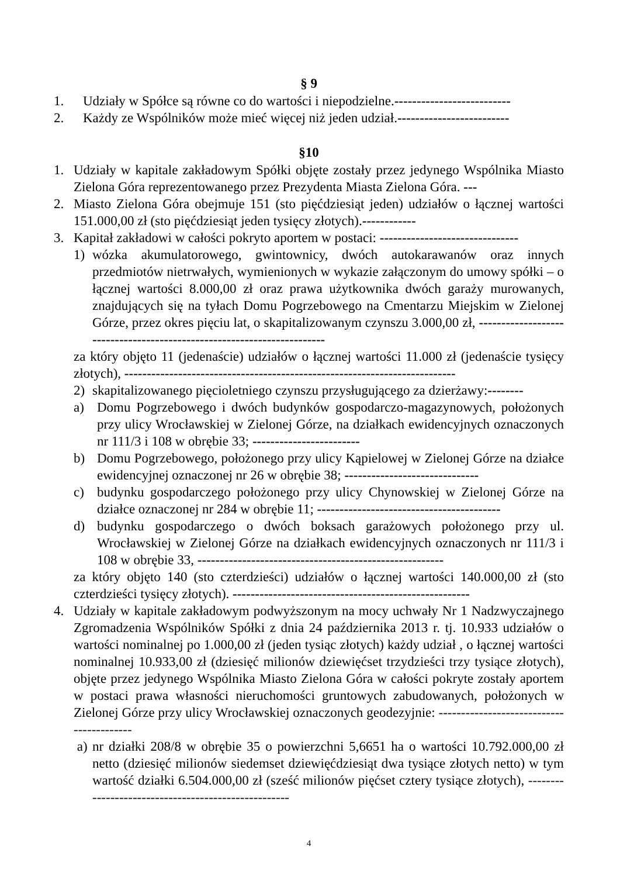§ 9
1. Udziały w Spółce są równe co do wartości i niepodzielne.--------------------------
2. Każdy ze Wspólników może mieć więcej niż jeden udział.-------------------------
§10
1. Udziały w kapitale zakładowym Spółki objęte zostały przez jedynego Wspólnika Miasto Zielona Góra reprezentowanego przez Prezydenta Miasta Zielona Góra. ---
2. Miasto Zielona Góra obejmuje 151 (sto pięćdziesiąt jeden) udziałów o łącznej wartości 151.000,00 zł (sto pięćdziesiąt jeden tysięcy złotych).------------
3. Kapitał zakładowi w całości pokryto aportem w postaci: -------------------------------
1) wózka akumulatorowego, gwintownicy, dwóch autokarawanów oraz innych przedmiotów nietrwałych, wymienionych w wykazie załączonym do umowy spółki – o łącznej wartości 8.000,00 zł oraz prawa użytkownika dwóch garaży murowanych, znajdujących się na tyłach Domu Pogrzebowego na Cmentarzu Miejskim w Zielonej Górze, przez okres pięciu lat, o skapitalizowanym czynszu 3.000,00 zł, -----------------------------------------------------------------------
za który objęto 11 (jedenaście) udziałów o łącznej wartości 11.000 zł (jedenaście tysięcy złotych), --------------------------------------------------------------------------
2) skapitalizowanego pięcioletniego czynszu przysługującego za dzierżawy:--------
a) Domu Pogrzebowego i dwóch budynków gospodarczo-magazynowych, położonych przy ulicy Wrocławskiej w Zielonej Górze, na działkach ewidencyjnych oznaczonych nr 111/3 i 108 w obrębie 33; ------------------------
b) Domu Pogrzebowego, położonego przy ulicy Kąpielowej w Zielonej Górze na działce ewidencyjnej oznaczonej nr 26 w obrębie 38; ------------------------------
c) budynku gospodarczego położonego przy ulicy Chynowskiej w Zielonej Górze na działce oznaczonej nr 284 w obrębie 11; -----------------------------------------
d) budynku gospodarczego o dwóch boksach garażowych położonego przy ul. Wrocławskiej w Zielonej Górze na działkach ewidencyjnych oznaczonych nr 111/3 i 108 w obrębie 33, -------------------------------------------------------
za który objęto 140 (sto czterdzieści) udziałów o łącznej wartości 140.000,00 zł (sto czterdzieści tysięcy złotych). -----------------------------------------------------
4. Udziały w kapitale zakładowym podwyższonym na mocy uchwały Nr 1 Nadzwyczajnego Zgromadzenia Wspólników Spółki z dnia 24 października 2013 r. tj. 10.933 udziałów o wartości nominalnej po 1.000,00 zł (jeden tysiąc złotych) każdy udział , o łącznej wartości nominalnej 10.933,00 zł (dziesięć milionów dziewięćset trzydzieści trzy tysiące złotych), objęte przez jedynego Wspólnika Miasto Zielona Góra w całości pokryte zostały aportem w postaci prawa własności nieruchomości gruntowych zabudowanych, położonych w Zielonej Górze przy ulicy Wrocławskiej oznaczonych geodezyjnie: -----------------------------------------
a) nr działki 208/8 w obrębie 35 o powierzchni 5,6651 ha o wartości 10.792.000,00 zł netto (dziesięć milionów siedemset dziewięćdziesiąt dwa tysiące złotych netto) w tym wartość działki 6.504.000,00 zł (sześć milionów pięćset cztery tysiące złotych), ----------------------------------------------------
4